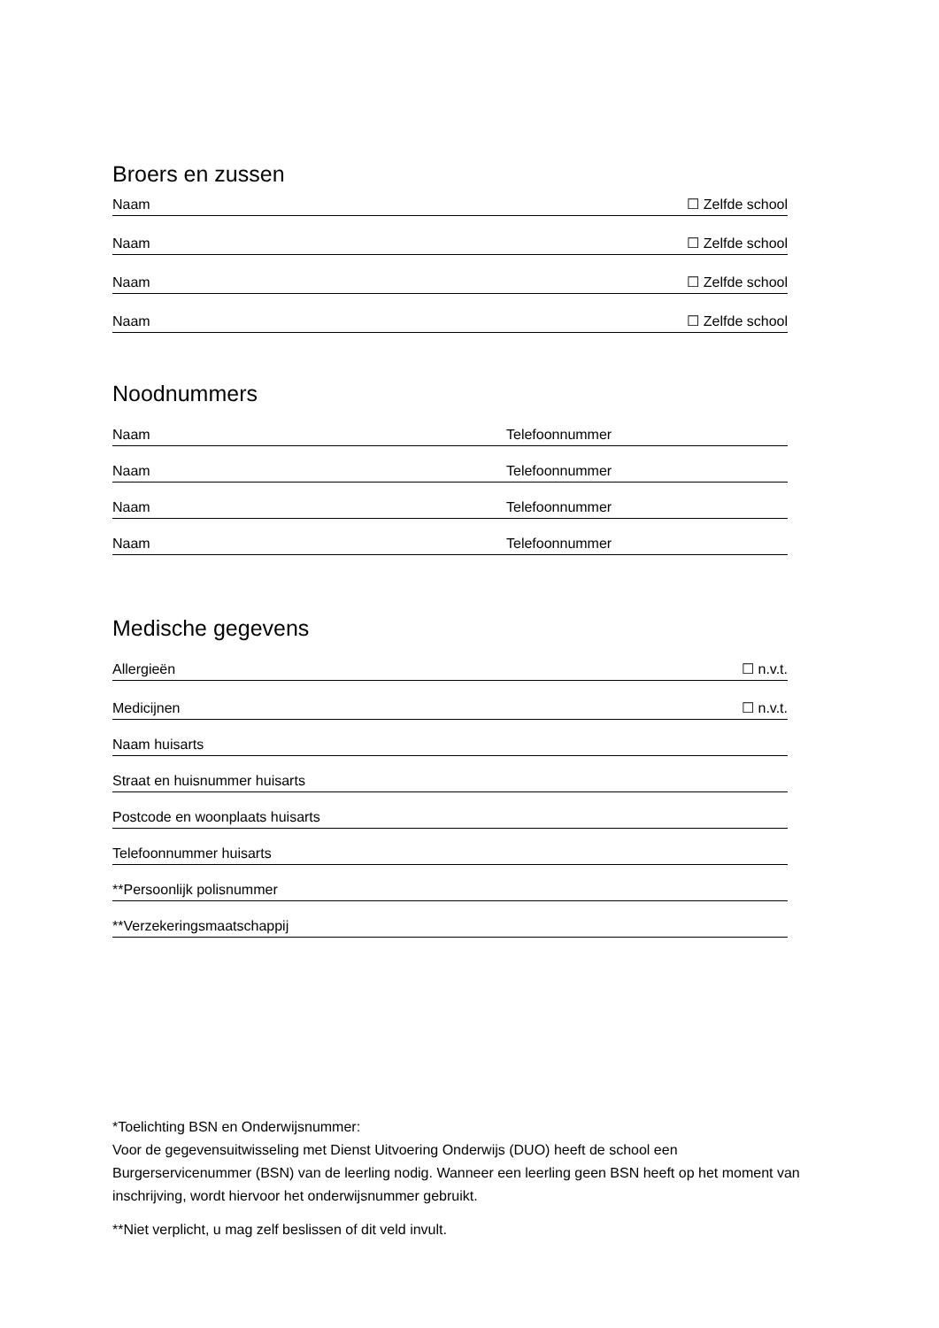Broers en zussen
Naam ☐ Zelfde school
Naam ☐ Zelfde school
Naam ☐ Zelfde school
Naam ☐ Zelfde school
Noodnummers
Naam Telefoonnummer
Naam Telefoonnummer
Naam Telefoonnummer
Naam Telefoonnummer
Medische gegevens
Allergieën ☐ n.v.t.
Medicijnen ☐ n.v.t.
Naam huisarts
Straat en huisnummer huisarts
Postcode en woonplaats huisarts
Telefoonnummer huisarts
**Persoonlijk polisnummer
**Verzekeringsmaatschappij
*Toelichting BSN en Onderwijsnummer:
Voor de gegevensuitwisseling met Dienst Uitvoering Onderwijs (DUO) heeft de school een Burgerservicenummer (BSN) van de leerling nodig. Wanneer een leerling geen BSN heeft op het moment van inschrijving, wordt hiervoor het onderwijsnummer gebruikt.
**Niet verplicht, u mag zelf beslissen of dit veld invult.